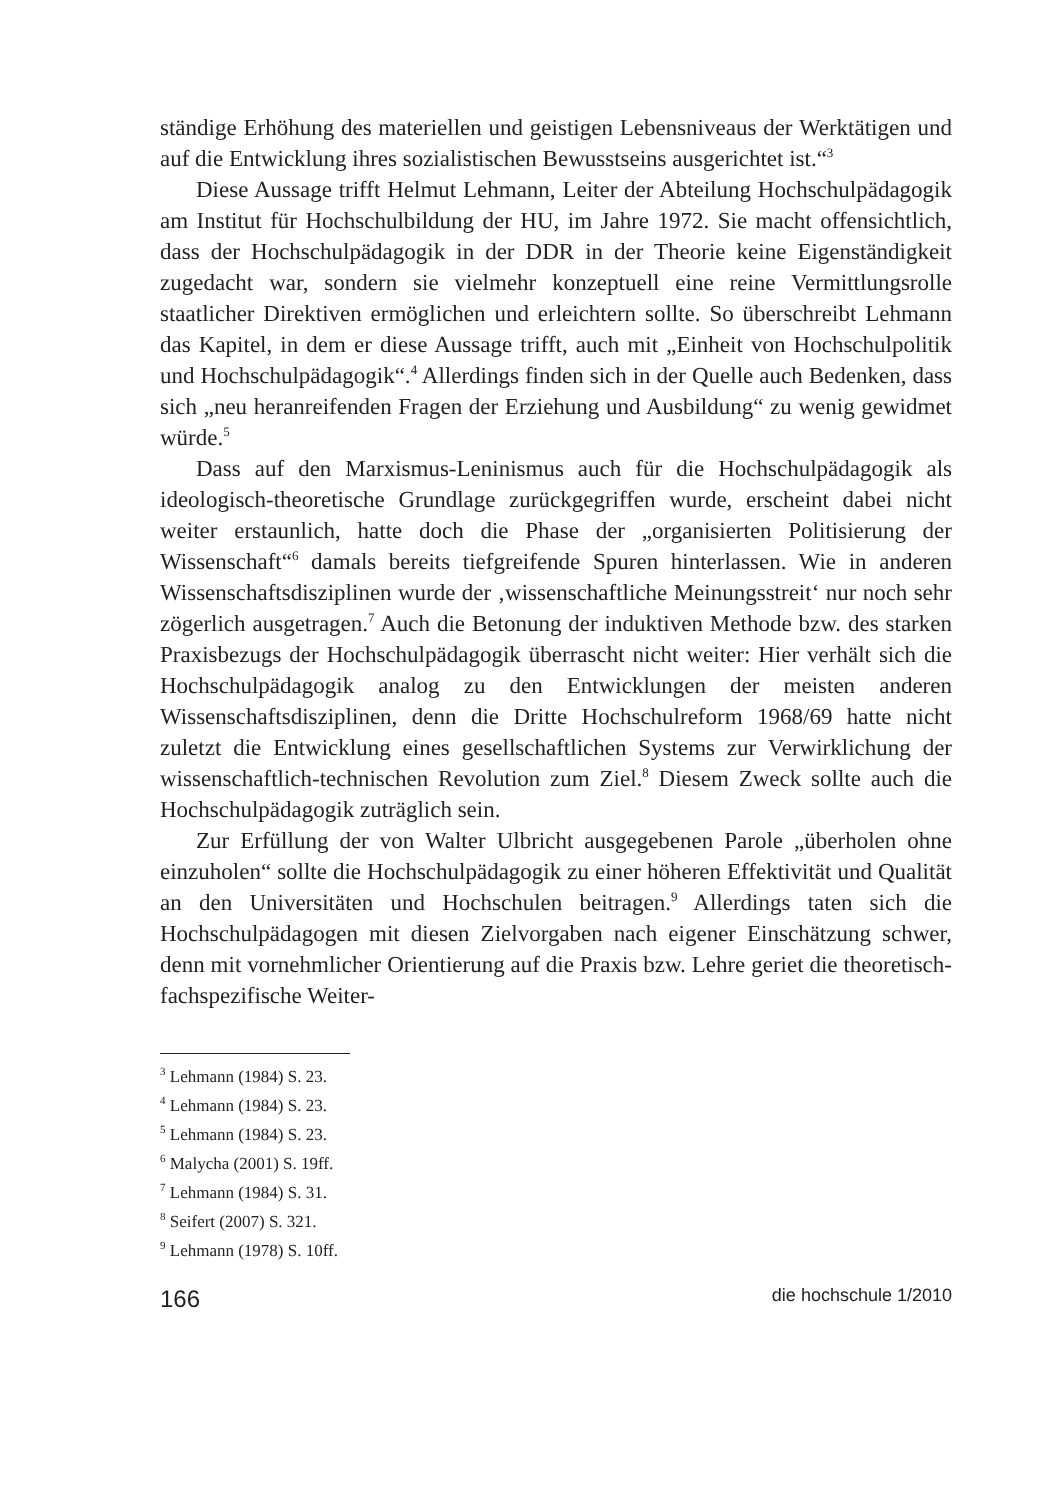ständige Erhöhung des materiellen und geistigen Lebensniveaus der Werktätigen und auf die Entwicklung ihres sozialistischen Bewusstseins ausgerichtet ist.“<sup>3</sup>
Diese Aussage trifft Helmut Lehmann, Leiter der Abteilung Hochschulpädagogik am Institut für Hochschulbildung der HU, im Jahre 1972. Sie macht offensichtlich, dass der Hochschulpädagogik in der DDR in der Theorie keine Eigenständigkeit zugedacht war, sondern sie vielmehr konzeptuell eine reine Vermittlungsrolle staatlicher Direktiven ermöglichen und erleichtern sollte. So überschreibt Lehmann das Kapitel, in dem er diese Aussage trifft, auch mit „Einheit von Hochschulpolitik und Hochschulpädagogik“.<sup>4</sup> Allerdings finden sich in der Quelle auch Bedenken, dass sich „neu heranreifenden Fragen der Erziehung und Ausbildung“ zu wenig gewidmet würde.<sup>5</sup>
Dass auf den Marxismus-Leninismus auch für die Hochschulpädagogik als ideologisch-theoretische Grundlage zurückgegriffen wurde, erscheint dabei nicht weiter erstaunlich, hatte doch die Phase der „organisierten Politisierung der Wissenschaft“<sup>6</sup> damals bereits tiefgreifende Spuren hinterlassen. Wie in anderen Wissenschaftsdisziplinen wurde der ‚wissenschaftliche Meinungsstreit‘ nur noch sehr zögerlich ausgetragen.<sup>7</sup> Auch die Betonung der induktiven Methode bzw. des starken Praxisbezugs der Hochschulpädagogik überrascht nicht weiter: Hier verhält sich die Hochschulpädagogik analog zu den Entwicklungen der meisten anderen Wissenschaftsdisziplinen, denn die Dritte Hochschulreform 1968/69 hatte nicht zuletzt die Entwicklung eines gesellschaftlichen Systems zur Verwirklichung der wissenschaftlich-technischen Revolution zum Ziel.<sup>8</sup> Diesem Zweck sollte auch die Hochschulpädagogik zuträglich sein.
Zur Erfüllung der von Walter Ulbricht ausgegebenen Parole „überholen ohne einzuholen“ sollte die Hochschulpädagogik zu einer höheren Effektivität und Qualität an den Universitäten und Hochschulen beitragen.<sup>9</sup> Allerdings taten sich die Hochschulpädagogen mit diesen Zielvorgaben nach eigener Einschätzung schwer, denn mit vornehmlicher Orientierung auf die Praxis bzw. Lehre geriet die theoretisch-fachspezifische Weiter-
<sup>3</sup> Lehmann (1984) S. 23.
<sup>4</sup> Lehmann (1984) S. 23.
<sup>5</sup> Lehmann (1984) S. 23.
<sup>6</sup> Malycha (2001) S. 19ff.
<sup>7</sup> Lehmann (1984) S. 31.
<sup>8</sup> Seifert (2007) S. 321.
<sup>9</sup> Lehmann (1978) S. 10ff.
166 die hochschule 1/2010